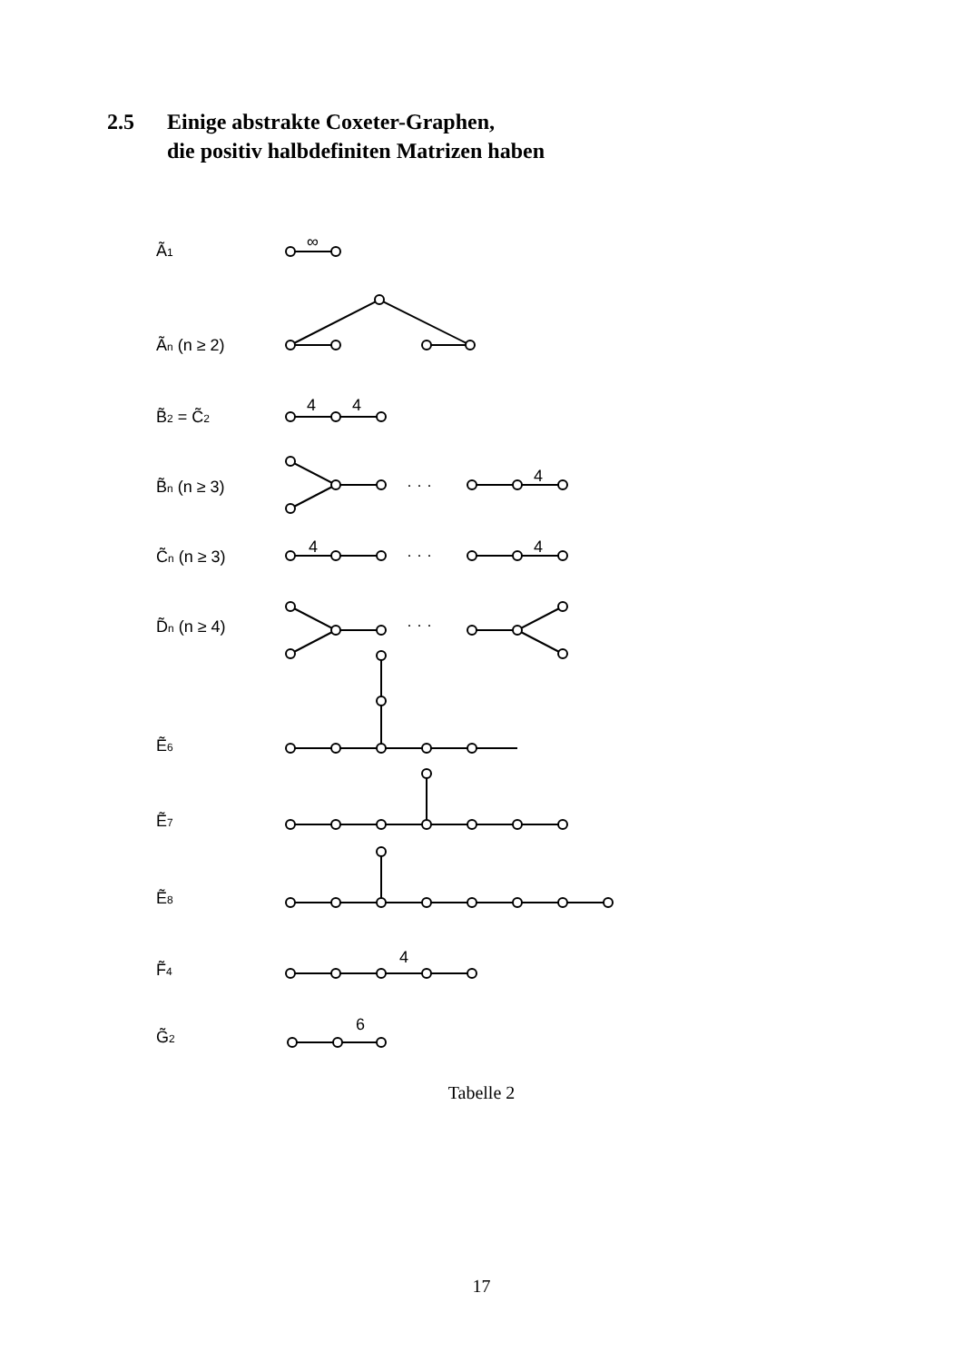2.5 Einige abstrakte Coxeter-Graphen,
die positiv halbdefiniten Matrizen haben
Ã1
Ãn (n ≥ 2)
B̃2 = C̃2
B̃n (n ≥ 3)
C̃n (n ≥ 3)
D̃n (n ≥ 4)
Ẽ6
Ẽ7
Ẽ8
F̃4
G̃2
∞
4
4
4
4
4
4
6
· · ·
· · ·
· · ·
· · ·
Tabelle 2
17